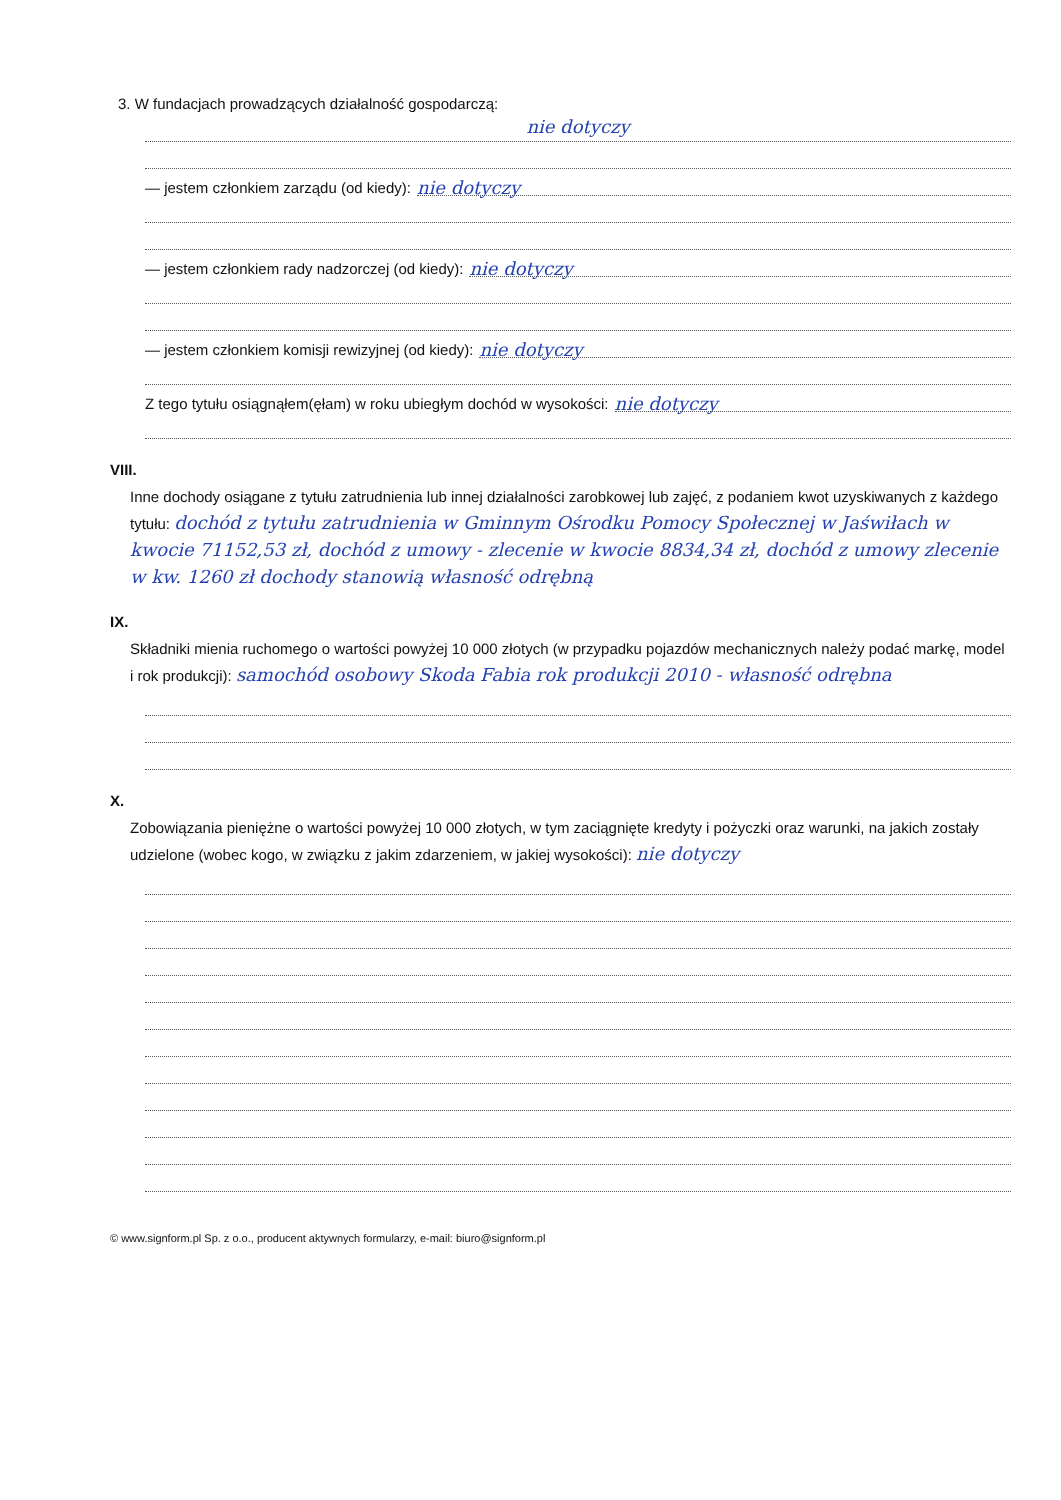3. W fundacjach prowadzących działalność gospodarczą:
nie dotyczy
— jestem członkiem zarządu (od kiedy): nie dotyczy
— jestem członkiem rady nadzorczej (od kiedy): nie dotyczy
— jestem członkiem komisji rewizyjnej (od kiedy): nie dotyczy
Z tego tytułu osiągnąłem(ęłam) w roku ubiegłym dochód w wysokości: nie dotyczy
VIII.
Inne dochody osiągane z tytułu zatrudnienia lub innej działalności zarobkowej lub zajęć, z podaniem kwot uzyskiwanych z każdego tytułu: dochód z tytułu zatrudnienia w Gminnym Ośrodku Pomocy Społecznej w Jaświłach w kwocie 71152,53 zł, dochód z umowy - zlecenie w kwocie 8834,34 zł, dochód z umowy zlecenie w kw. 1260 zł dochody stanowią własność odrębną
IX.
Składniki mienia ruchomego o wartości powyżej 10 000 złotych (w przypadku pojazdów mechanicznych należy podać markę, model i rok produkcji): samochód osobowy Skoda Fabia rok produkcji 2010 - własność odrębna
X.
Zobowiązania pieniężne o wartości powyżej 10 000 złotych, w tym zaciągnięte kredyty i pożyczki oraz warunki, na jakich zostały udzielone (wobec kogo, w związku z jakim zdarzeniem, w jakiej wysokości): nie dotyczy
© www.signform.pl Sp. z o.o., producent aktywnych formularzy, e-mail: biuro@signform.pl